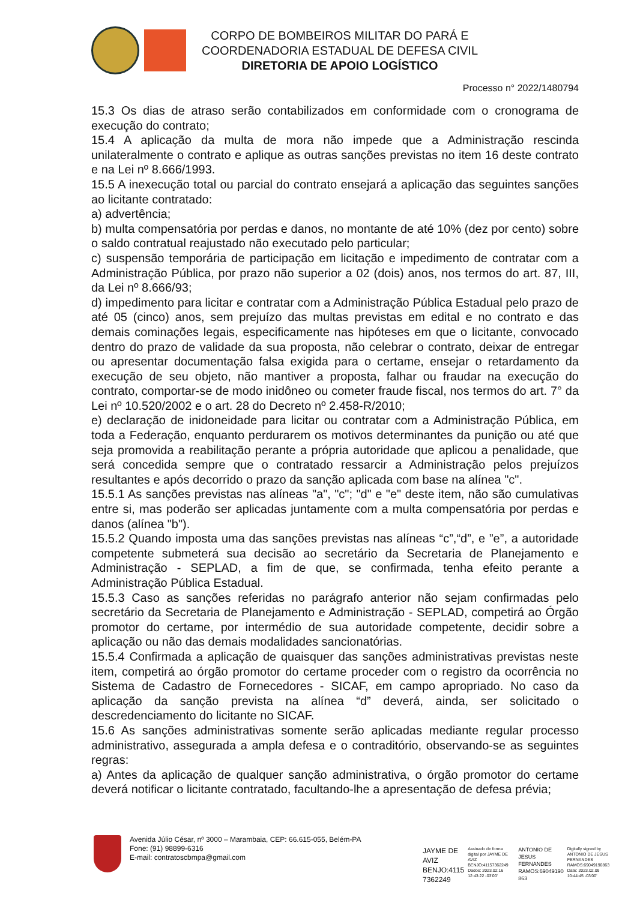CORPO DE BOMBEIROS MILITAR DO PARÁ E
COORDENADORIA ESTADUAL DE DEFESA CIVIL
DIRETORIA DE APOIO LOGÍSTICO
Processo n° 2022/1480794
15.3 Os dias de atraso serão contabilizados em conformidade com o cronograma de execução do contrato;
15.4 A aplicação da multa de mora não impede que a Administração rescinda unilateralmente o contrato e aplique as outras sanções previstas no item 16 deste contrato e na Lei nº 8.666/1993.
15.5 A inexecução total ou parcial do contrato ensejará a aplicação das seguintes sanções ao licitante contratado:
a) advertência;
b) multa compensatória por perdas e danos, no montante de até 10% (dez por cento) sobre o saldo contratual reajustado não executado pelo particular;
c) suspensão temporária de participação em licitação e impedimento de contratar com a Administração Pública, por prazo não superior a 02 (dois) anos, nos termos do art. 87, III, da Lei nº 8.666/93;
d) impedimento para licitar e contratar com a Administração Pública Estadual pelo prazo de até 05 (cinco) anos, sem prejuízo das multas previstas em edital e no contrato e das demais cominações legais, especificamente nas hipóteses em que o licitante, convocado dentro do prazo de validade da sua proposta, não celebrar o contrato, deixar de entregar ou apresentar documentação falsa exigida para o certame, ensejar o retardamento da execução de seu objeto, não mantiver a proposta, falhar ou fraudar na execução do contrato, comportar-se de modo inidôneo ou cometer fraude fiscal, nos termos do art. 7° da Lei nº 10.520/2002 e o art. 28 do Decreto nº 2.458-R/2010;
e) declaração de inidoneidade para licitar ou contratar com a Administração Pública, em toda a Federação, enquanto perdurarem os motivos determinantes da punição ou até que seja promovida a reabilitação perante a própria autoridade que aplicou a penalidade, que será concedida sempre que o contratado ressarcir a Administração pelos prejuízos resultantes e após decorrido o prazo da sanção aplicada com base na alínea "c".
15.5.1 As sanções previstas nas alíneas "a", "c"; "d" e "e" deste item, não são cumulativas entre si, mas poderão ser aplicadas juntamente com a multa compensatória por perdas e danos (alínea "b").
15.5.2 Quando imposta uma das sanções previstas nas alíneas “c”,“d”, e ”e”, a autoridade competente submeterá sua decisão ao secretário da Secretaria de Planejamento e Administração - SEPLAD, a fim de que, se confirmada, tenha efeito perante a Administração Pública Estadual.
15.5.3 Caso as sanções referidas no parágrafo anterior não sejam confirmadas pelo secretário da Secretaria de Planejamento e Administração - SEPLAD, competirá ao Órgão promotor do certame, por intermédio de sua autoridade competente, decidir sobre a aplicação ou não das demais modalidades sancionatórias.
15.5.4 Confirmada a aplicação de quaisquer das sanções administrativas previstas neste item, competirá ao órgão promotor do certame proceder com o registro da ocorrência no Sistema de Cadastro de Fornecedores - SICAF, em campo apropriado. No caso da aplicação da sanção prevista na alínea “d” deverá, ainda, ser solicitado o descredenciamento do licitante no SICAF.
15.6 As sanções administrativas somente serão aplicadas mediante regular processo administrativo, assegurada a ampla defesa e o contraditório, observando-se as seguintes regras:
a) Antes da aplicação de qualquer sanção administrativa, o órgão promotor do certame deverá notificar o licitante contratado, facultando-lhe a apresentação de defesa prévia;
Avenida Júlio César, nº 3000 – Marambaia, CEP: 66.615-055, Belém-PA
Fone: (91) 98899-6316
E-mail: contratoscbmpa@gmail.com
JAYME DE
AVIZ
BENJO:4115
7362249
Assinado de forma digital por JAYME DE AVIZ BENJO:41157362249 Dados: 2023.02.16 12:43:22 -03'00'
ANTONIO DE
JESUS
FERNANDES
RAMOS:69049190
863
Digitally signed by ANTONIO DE JESUS FERNANDES RAMOS:69049190863 Date: 2023.02.09 10:44:45 -03'00'